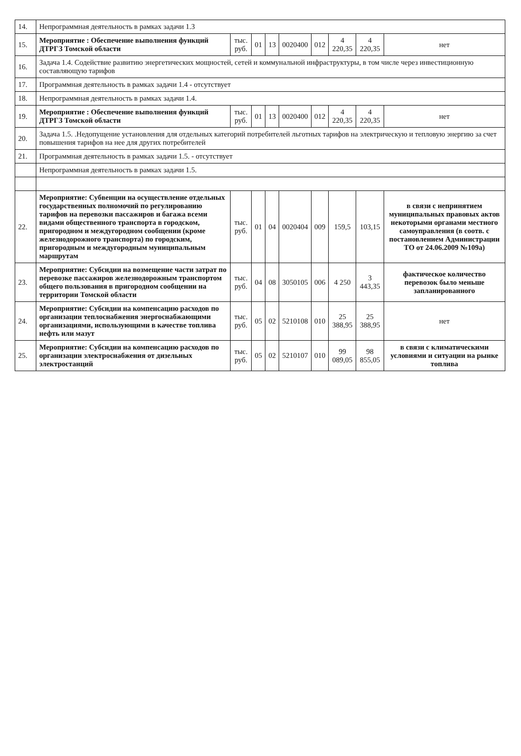| 14. | Непрограммная деятельность в рамках задачи 1.3 | | | | | | | | |
| 15. | Мероприятие : Обеспечение выполнения функций ДТРГЗ Томской области | тыс. руб. | 01 | 13 | 0020400 | 012 | 4 220,35 | 4 220,35 | нет |
| 16. | Задача 1.4. Содействие развитию энергетических мощностей, сетей и коммунальной инфраструктуры, в том числе через инвестиционную составляющую тарифов | | | | | | | | |
| 17. | Программная деятельность в рамках задачи 1.4 - отсутствует | | | | | | | | |
| 18. | Непрограммная деятельность в рамках задачи 1.4. | | | | | | | | |
| 19. | Мероприятие : Обеспечение выполнения функций ДТРГЗ Томской области | тыс. руб. | 01 | 13 | 0020400 | 012 | 4 220,35 | 4 220,35 | нет |
| 20. | Задача 1.5. .Недопущение установления для отдельных категорий потребителей льготных тарифов на электрическую и тепловую энергию за счет повышения тарифов на нее для других потребителей | | | | | | | | |
| 21. | Программная деятельность в рамках задачи 1.5. - отсутствует | | | | | | | | |
| | Непрограммная деятельность в рамках задачи 1.5. | | | | | | | | |
| 22. | Мероприятие: Субвенции на осуществление отдельных государственных полномочий по регулированию тарифов на перевозки пассажиров и багажа всеми видами общественного транспорта в городском, пригородном и междугородном сообщении (кроме железнодорожного транспорта) по городским, пригородным и междугородным муниципальным маршрутам | тыс. руб. | 01 | 04 | 0020404 | 009 | 159,5 | 103,15 | в связи с непринятием муниципальных правовых актов некоторыми органами местного самоуправления (в соотв. с постановлением Администрации ТО от 24.06.2009 №109а) |
| 23. | Мероприятие: Субсидии на возмещение части затрат по перевозке пассажиров железнодорожным транспортом общего пользования в пригородном сообщении на территории Томской области | тыс. руб. | 04 | 08 | 3050105 | 006 | 4 250 | 3 443,35 | фактическое количество перевозок было меньше запланированного |
| 24. | Мероприятие: Субсидии на компенсацию расходов по организации теплоснабжения энергоснабжающими организациями, использующими в качестве топлива нефть или мазут | тыс. руб. | 05 | 02 | 5210108 | 010 | 25 388,95 | 25 388,95 | нет |
| 25. | Мероприятие: Субсидии на компенсацию расходов по организации электроснабжения от дизельных электростанций | тыс. руб. | 05 | 02 | 5210107 | 010 | 99 089,05 | 98 855,05 | в связи с климатическими условиями и ситуации на рынке топлива |